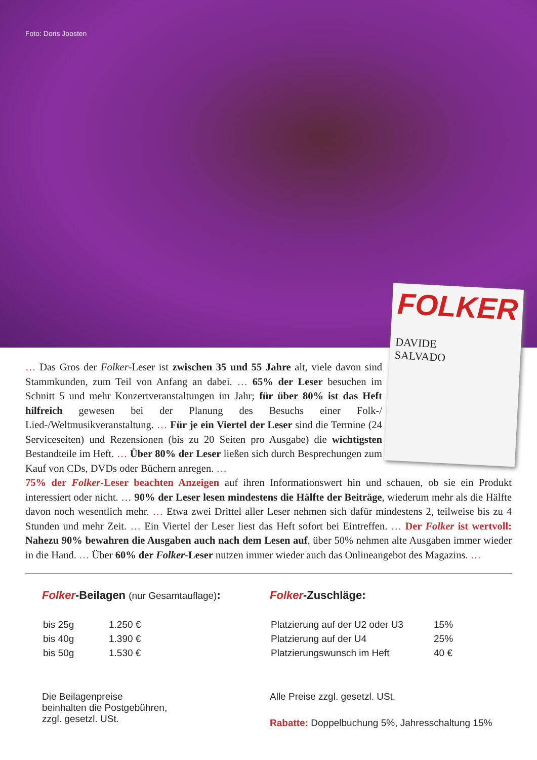Foto: Doris Joosten
FOLKER
DAVIDE
SALVADO
… Das Gros der Folker-Leser ist zwischen 35 und 55 Jahre alt, viele davon sind Stammkunden, zum Teil von Anfang an dabei. … 65% der Leser besuchen im Schnitt 5 und mehr Konzertveranstaltungen im Jahr; für über 80% ist das Heft hilfreich gewesen bei der Planung des Besuchs einer Folk-/ Lied-/Weltmusikveranstaltung. … Für je ein Viertel der Leser sind die Termine (24 Serviceseiten) und Rezensionen (bis zu 20 Seiten pro Ausgabe) die wichtigsten Bestandteile im Heft. … Über 80% der Leser ließen sich durch Besprechungen zum Kauf von CDs, DVDs oder Büchern anregen. …
75% der Folker-Leser beachten Anzeigen auf ihren Informationswert hin und schauen, ob sie ein Produkt interessiert oder nicht. … 90% der Leser lesen mindestens die Hälfte der Beiträge, wiederum mehr als die Hälfte davon noch wesentlich mehr. … Etwa zwei Drittel aller Leser nehmen sich dafür mindestens 2, teilweise bis zu 4 Stunden und mehr Zeit. … Ein Viertel der Leser liest das Heft sofort bei Eintreffen. … Der Folker ist wertvoll: Nahezu 90% bewahren die Ausgaben auch nach dem Lesen auf, über 50% nehmen alte Ausgaben immer wieder in die Hand. … Über 60% der Folker-Leser nutzen immer wieder auch das Onlineangebot des Magazins. …
Folker-Beilagen (nur Gesamtauflage):
| bis 25g | 1.250 € |
| bis 40g | 1.390 € |
| bis 50g | 1.530 € |
Die Beilagenpreise
beinhalten die Postgebühren,
zzgl. gesetzl. USt.
Folker-Zuschläge:
| Platzierung auf der U2 oder U3 | 15% |
| Platzierung auf der U4 | 25% |
| Platzierungswunsch im Heft | 40 € |
Alle Preise zzgl. gesetzl. USt.
Rabatte: Doppelbuchung 5%, Jahresschaltung 15%